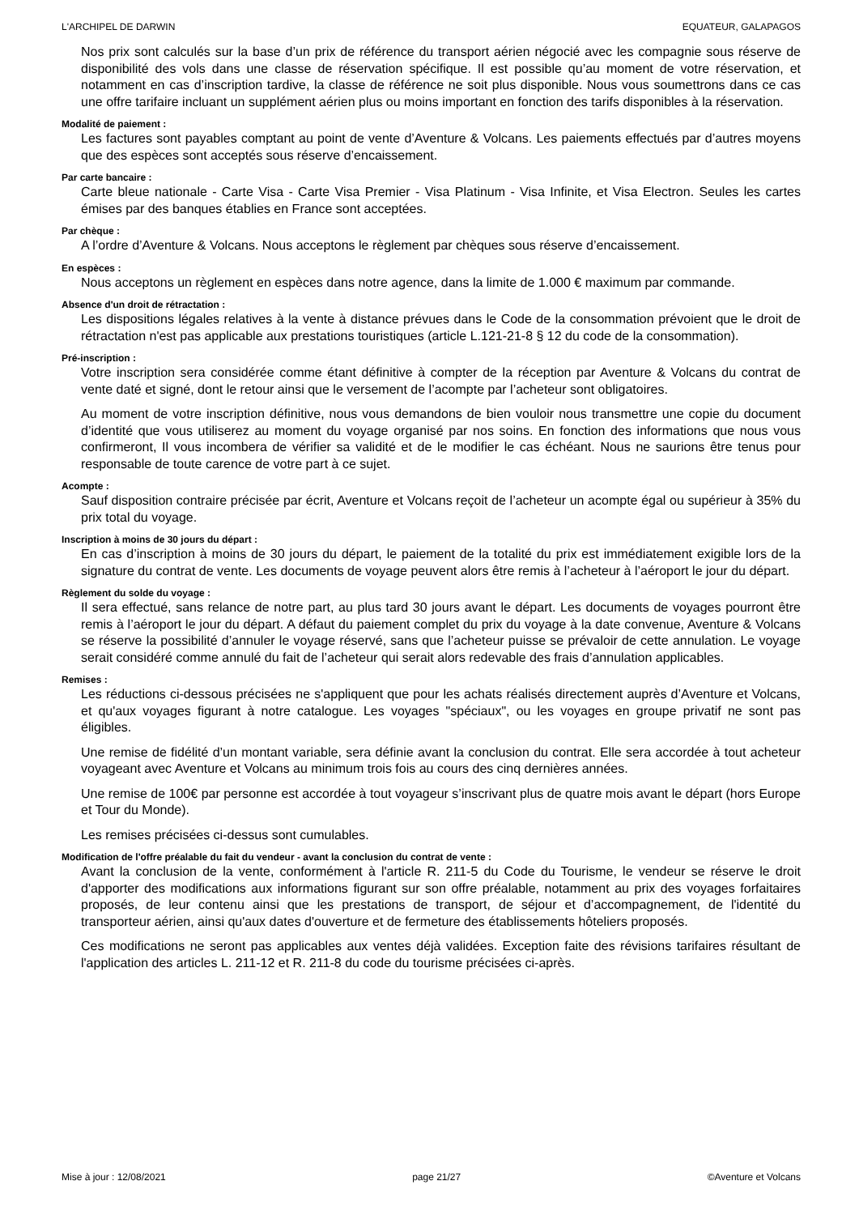L'ARCHIPEL DE DARWIN EQUATEUR, GALAPAGOS
Nos prix sont calculés sur la base d’un prix de référence du transport aérien négocié avec les compagnie sous réserve de disponibilité des vols dans une classe de réservation spécifique. Il est possible qu’au moment de votre réservation, et notamment en cas d’inscription tardive, la classe de référence ne soit plus disponible. Nous vous soumettrons dans ce cas une offre tarifaire incluant un supplément aérien plus ou moins important en fonction des tarifs disponibles à la réservation.
Modalité de paiement :
Les factures sont payables comptant au point de vente d’Aventure & Volcans. Les paiements effectués par d’autres moyens que des espèces sont acceptés sous réserve d’encaissement.
Par carte bancaire :
Carte bleue nationale - Carte Visa - Carte Visa Premier - Visa Platinum - Visa Infinite, et Visa Electron. Seules les cartes émises par des banques établies en France sont acceptées.
Par chèque :
A l’ordre d’Aventure & Volcans. Nous acceptons le règlement par chèques sous réserve d’encaissement.
En espèces :
Nous acceptons un règlement en espèces dans notre agence, dans la limite de 1.000 € maximum par commande.
Absence d'un droit de rétractation :
Les dispositions légales relatives à la vente à distance prévues dans le Code de la consommation prévoient que le droit de rétractation n'est pas applicable aux prestations touristiques (article L.121-21-8 § 12 du code de la consommation).
Pré-inscription :
Votre inscription sera considérée comme étant définitive à compter de la réception par Aventure & Volcans du contrat de vente daté et signé, dont le retour ainsi que le versement de l’acompte par l’acheteur sont obligatoires.
Au moment de votre inscription définitive, nous vous demandons de bien vouloir nous transmettre une copie du document d’identité que vous utiliserez au moment du voyage organisé par nos soins. En fonction des informations que nous vous confirmeront, Il vous incombera de vérifier sa validité et de le modifier le cas échéant. Nous ne saurions être tenus pour responsable de toute carence de votre part à ce sujet.
Acompte :
Sauf disposition contraire précisée par écrit, Aventure et Volcans reçoit de l’acheteur un acompte égal ou supérieur à 35% du prix total du voyage.
Inscription à moins de 30 jours du départ :
En cas d’inscription à moins de 30 jours du départ, le paiement de la totalité du prix est immédiatement exigible lors de la signature du contrat de vente. Les documents de voyage peuvent alors être remis à l’acheteur à l’aéroport le jour du départ.
Règlement du solde du voyage :
Il sera effectué, sans relance de notre part, au plus tard 30 jours avant le départ. Les documents de voyages pourront être remis à l’aéroport le jour du départ. A défaut du paiement complet du prix du voyage à la date convenue, Aventure & Volcans se réserve la possibilité d’annuler le voyage réservé, sans que l’acheteur puisse se prévaloir de cette annulation. Le voyage serait considéré comme annulé du fait de l’acheteur qui serait alors redevable des frais d’annulation applicables.
Remises :
Les réductions ci-dessous précisées ne s'appliquent que pour les achats réalisés directement auprès d’Aventure et Volcans, et qu'aux voyages figurant à notre catalogue. Les voyages "spéciaux", ou les voyages en groupe privatif ne sont pas éligibles.
Une remise de fidélité d’un montant variable, sera définie avant la conclusion du contrat. Elle sera accordée à tout acheteur voyageant avec Aventure et Volcans au minimum trois fois au cours des cinq dernières années.
Une remise de 100€ par personne est accordée à tout voyageur s’inscrivant plus de quatre mois avant le départ (hors Europe et Tour du Monde).
Les remises précisées ci-dessus sont cumulables.
Modification de l'offre préalable du fait du vendeur - avant la conclusion du contrat de vente :
Avant la conclusion de la vente, conformément à l'article R. 211-5 du Code du Tourisme, le vendeur se réserve le droit d'apporter des modifications aux informations figurant sur son offre préalable, notamment au prix des voyages forfaitaires proposés, de leur contenu ainsi que les prestations de transport, de séjour et d’accompagnement, de l'identité du transporteur aérien, ainsi qu'aux dates d'ouverture et de fermeture des établissements hôteliers proposés.
Ces modifications ne seront pas applicables aux ventes déjà validées. Exception faite des révisions tarifaires résultant de l'application des articles L. 211-12 et R. 211-8 du code du tourisme précisées ci-après.
Mise à jour : 12/08/2021 page 21/27 ©Aventure et Volcans